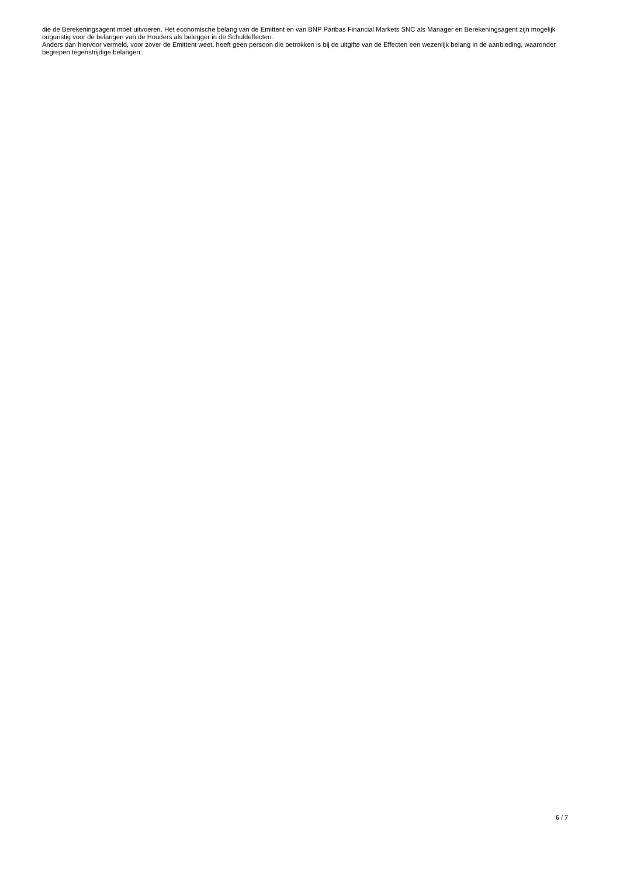die de Berekeningsagent moet uitvoeren. Het economische belang van de Emittent en van BNP Paribas Financial Markets SNC als Manager en Berekeningsagent zijn mogelijk ongunstig voor de belangen van de Houders als belegger in de Schuldeffecten.
Anders dan hiervoor vermeld, voor zover de Emittent weet, heeft geen persoon die betrokken is bij de uitgifte van de Effecten een wezenlijk belang in de aanbieding, waaronder begrepen tegenstrijdige belangen.
6 / 7